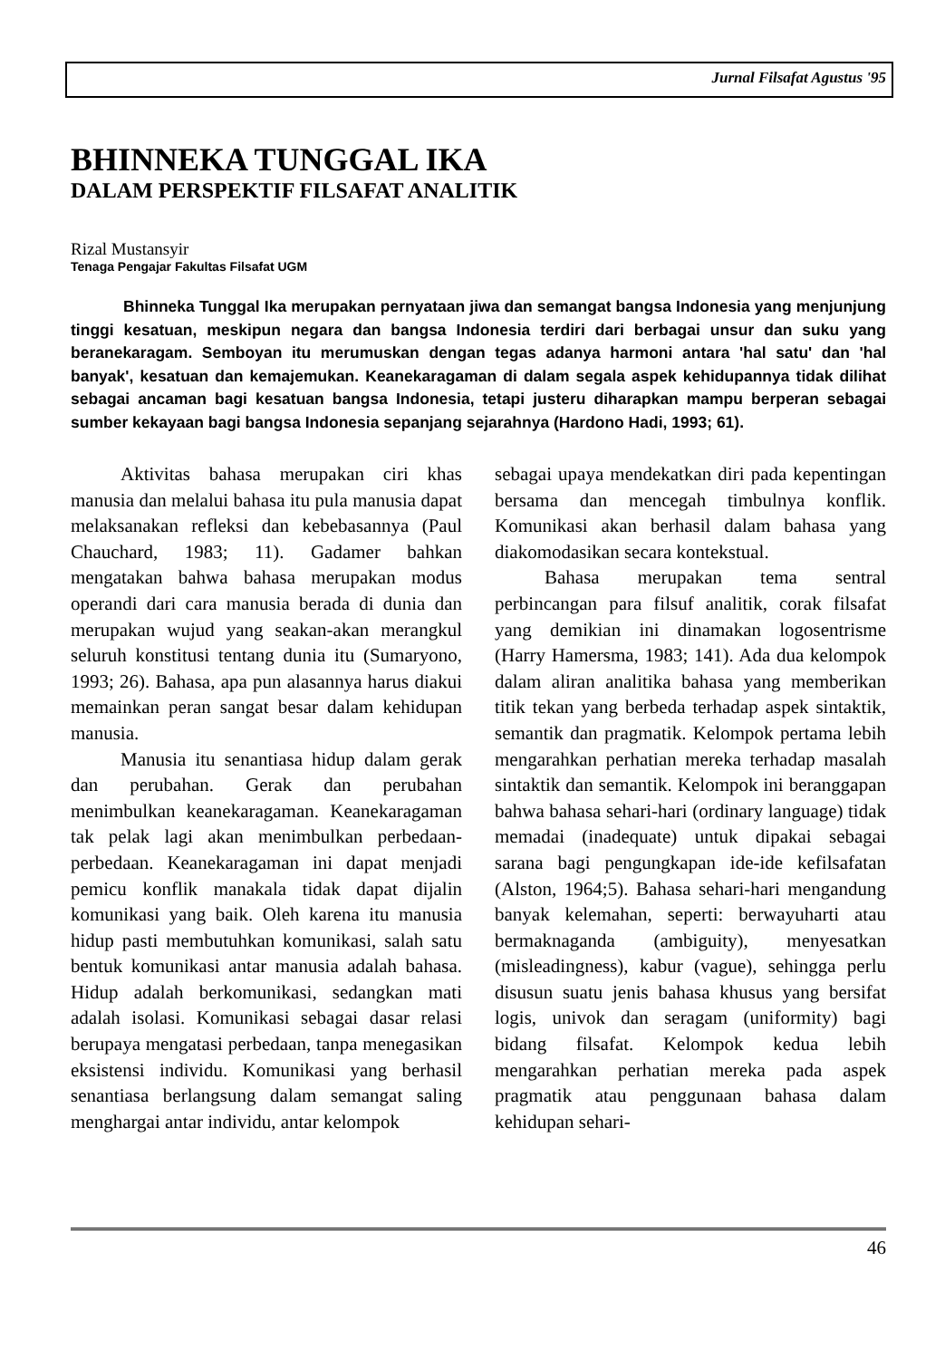Jurnal Filsafat Agustus '95
BHINNEKA TUNGGAL IKA
DALAM PERSPEKTIF FILSAFAT ANALITIK
Rizal Mustansyir
Tenaga Pengajar Fakultas Filsafat UGM
Bhinneka Tunggal Ika merupakan pernyataan jiwa dan semangat bangsa Indonesia yang menjunjung tinggi kesatuan, meskipun negara dan bangsa Indonesia terdiri dari berbagai unsur dan suku yang beranekaragam. Semboyan itu merumuskan dengan tegas adanya harmoni antara 'hal satu' dan 'hal banyak', kesatuan dan kemajemukan. Keanekaragaman di dalam segala aspek kehidupannya tidak dilihat sebagai ancaman bagi kesatuan bangsa Indonesia, tetapi justeru diharapkan mampu berperan sebagai sumber kekayaan bagi bangsa Indonesia sepanjang sejarahnya (Hardono Hadi, 1993; 61).
Aktivitas bahasa merupakan ciri khas manusia dan melalui bahasa itu pula manusia dapat melaksanakan refleksi dan kebebasannya (Paul Chauchard, 1983; 11). Gadamer bahkan mengatakan bahwa bahasa merupakan modus operandi dari cara manusia berada di dunia dan merupakan wujud yang seakan-akan merangkul seluruh konstitusi tentang dunia itu (Sumaryono, 1993; 26). Bahasa, apa pun alasannya harus diakui memainkan peran sangat besar dalam kehidupan manusia.
Manusia itu senantiasa hidup dalam gerak dan perubahan. Gerak dan perubahan menimbulkan keanekaragaman. Keanekaragaman tak pelak lagi akan menimbulkan perbedaan-perbedaan. Keanekaragaman ini dapat menjadi pemicu konflik manakala tidak dapat dijalin komunikasi yang baik. Oleh karena itu manusia hidup pasti membutuhkan komunikasi, salah satu bentuk komunikasi antar manusia adalah bahasa. Hidup adalah berkomunikasi, sedangkan mati adalah isolasi. Komunikasi sebagai dasar relasi berupaya mengatasi perbedaan, tanpa menegasikan eksistensi individu. Komunikasi yang berhasil senantiasa berlangsung dalam semangat saling menghargai antar individu, antar kelompok
sebagai upaya mendekatkan diri pada kepentingan bersama dan mencegah timbulnya konflik. Komunikasi akan berhasil dalam bahasa yang diakomodasikan secara kontekstual.
Bahasa merupakan tema sentral perbincangan para filsuf analitik, corak filsafat yang demikian ini dinamakan logosentrisme (Harry Hamersma, 1983; 141). Ada dua kelompok dalam aliran analitika bahasa yang memberikan titik tekan yang berbeda terhadap aspek sintaktik, semantik dan pragmatik. Kelompok pertama lebih mengarahkan perhatian mereka terhadap masalah sintaktik dan semantik. Kelompok ini beranggapan bahwa bahasa sehari-hari (ordinary language) tidak memadai (inadequate) untuk dipakai sebagai sarana bagi pengungkapan ide-ide kefilsafatan (Alston, 1964;5). Bahasa sehari-hari mengandung banyak kelemahan, seperti: berwayuharti atau bermaknaganda (ambiguity), menyesatkan (misleadingness), kabur (vague), sehingga perlu disusun suatu jenis bahasa khusus yang bersifat logis, univok dan seragam (uniformity) bagi bidang filsafat. Kelompok kedua lebih mengarahkan perhatian mereka pada aspek pragmatik atau penggunaan bahasa dalam kehidupan sehari-
46